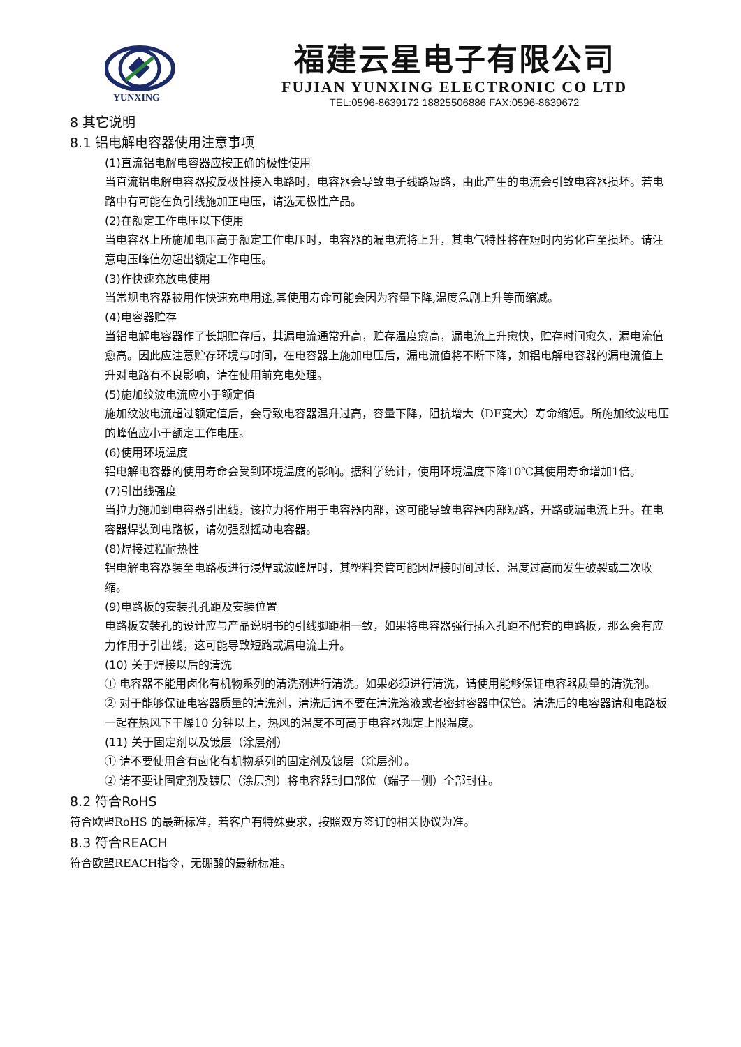YUNXING
福建云星电子有限公司
FUJIAN YUNXING ELECTRONIC CO LTD
TEL:0596-8639172 18825506886 FAX:0596-8639672
8 其它说明
8.1 铝电解电容器使用注意事项
(1)直流铝电解电容器应按正确的极性使用
当直流铝电解电容器按反极性接入电路时，电容器会导致电子线路短路，由此产生的电流会引致电容器损坏。若电路中有可能在负引线施加正电压，请选无极性产品。
(2)在额定工作电压以下使用
当电容器上所施加电压高于额定工作电压时，电容器的漏电流将上升，其电气特性将在短时内劣化直至损坏。请注意电压峰值勿超出额定工作电压。
(3)作快速充放电使用
当常规电容器被用作快速充电用途,其使用寿命可能会因为容量下降,温度急剧上升等而缩减。
(4)电容器贮存
当铝电解电容器作了长期贮存后，其漏电流通常升高，贮存温度愈高，漏电流上升愈快，贮存时间愈久，漏电流值愈高。因此应注意贮存环境与时间，在电容器上施加电压后，漏电流值将不断下降，如铝电解电容器的漏电流值上升对电路有不良影响，请在使用前充电处理。
(5)施加纹波电流应小于额定值
施加纹波电流超过额定值后，会导致电容器温升过高，容量下降，阻抗增大（DF变大）寿命缩短。所施加纹波电压的峰值应小于额定工作电压。
(6)使用环境温度
铝电解电容器的使用寿命会受到环境温度的影响。据科学统计，使用环境温度下降10℃其使用寿命增加1倍。
(7)引出线强度
当拉力施加到电容器引出线，该拉力将作用于电容器内部，这可能导致电容器内部短路，开路或漏电流上升。在电容器焊装到电路板，请勿强烈摇动电容器。
(8)焊接过程耐热性
铝电解电容器装至电路板进行浸焊或波峰焊时，其塑料套管可能因焊接时间过长、温度过高而发生破裂或二次收缩。
(9)电路板的安装孔孔距及安装位置
电路板安装孔的设计应与产品说明书的引线脚距相一致，如果将电容器强行插入孔距不配套的电路板，那么会有应力作用于引出线，这可能导致短路或漏电流上升。
(10) 关于焊接以后的清洗
① 电容器不能用卤化有机物系列的清洗剂进行清洗。如果必须进行清洗，请使用能够保证电容器质量的清洗剂。
② 对于能够保证电容器质量的清洗剂，清洗后请不要在清洗溶液或者密封容器中保管。清洗后的电容器请和电路板一起在热风下干燥10 分钟以上，热风的温度不可高于电容器规定上限温度。
(11) 关于固定剂以及镀层（涂层剂）
① 请不要使用含有卤化有机物系列的固定剂及镀层（涂层剂）。
② 请不要让固定剂及镀层（涂层剂）将电容器封口部位（端子一侧）全部封住。
8.2 符合RoHS
符合欧盟RoHS 的最新标准，若客户有特殊要求，按照双方签订的相关协议为准。
8.3 符合REACH
符合欧盟REACH指令，无硼酸的最新标准。